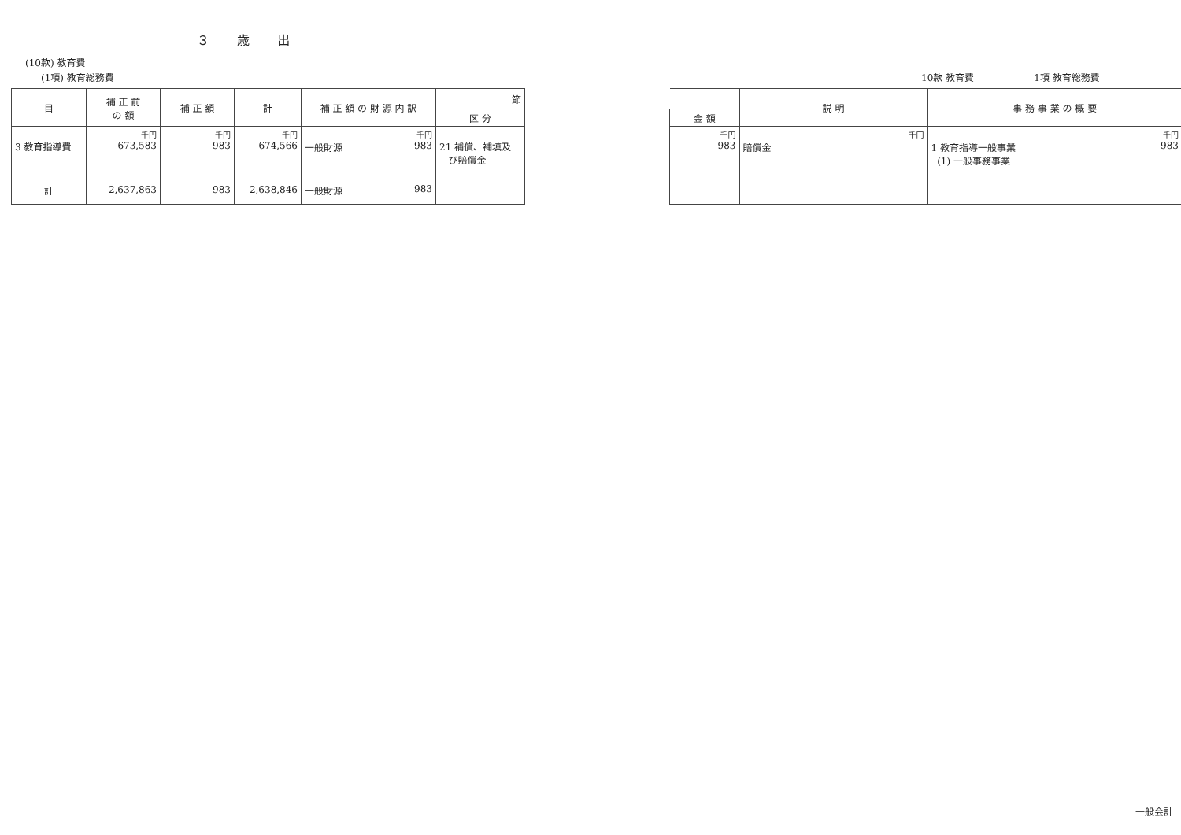３ 歳 出
(10款) 教育費
(1項) 教育総務費
10款 教育費 1項 教育総務費
| 目 | 補 正 前 の 額 | 補 正 額 | 計 | 補 正 額 の 財 源 内 訳 | 節 |
| --- | --- | --- | --- | --- | --- |
| | | | | | 区 分 |
| 3 教育指導費 | 千円 673,583 | 千円 983 | 千円 674,566 | 千円 一般財源 983 | 21 補償、補填及 び賠償金 |
| 計 | 2,637,863 | 983 | 2,638,846 | 一般財源 983 | |
| | 説 明 | 事 務 事 業 の 概 要 |
| --- | --- | --- |
| 金 額 | | |
| 千円 983 | 千円 賠償金 | 千円 1 教育指導一般事業 983 (1) 一般事務事業 |
一般会計